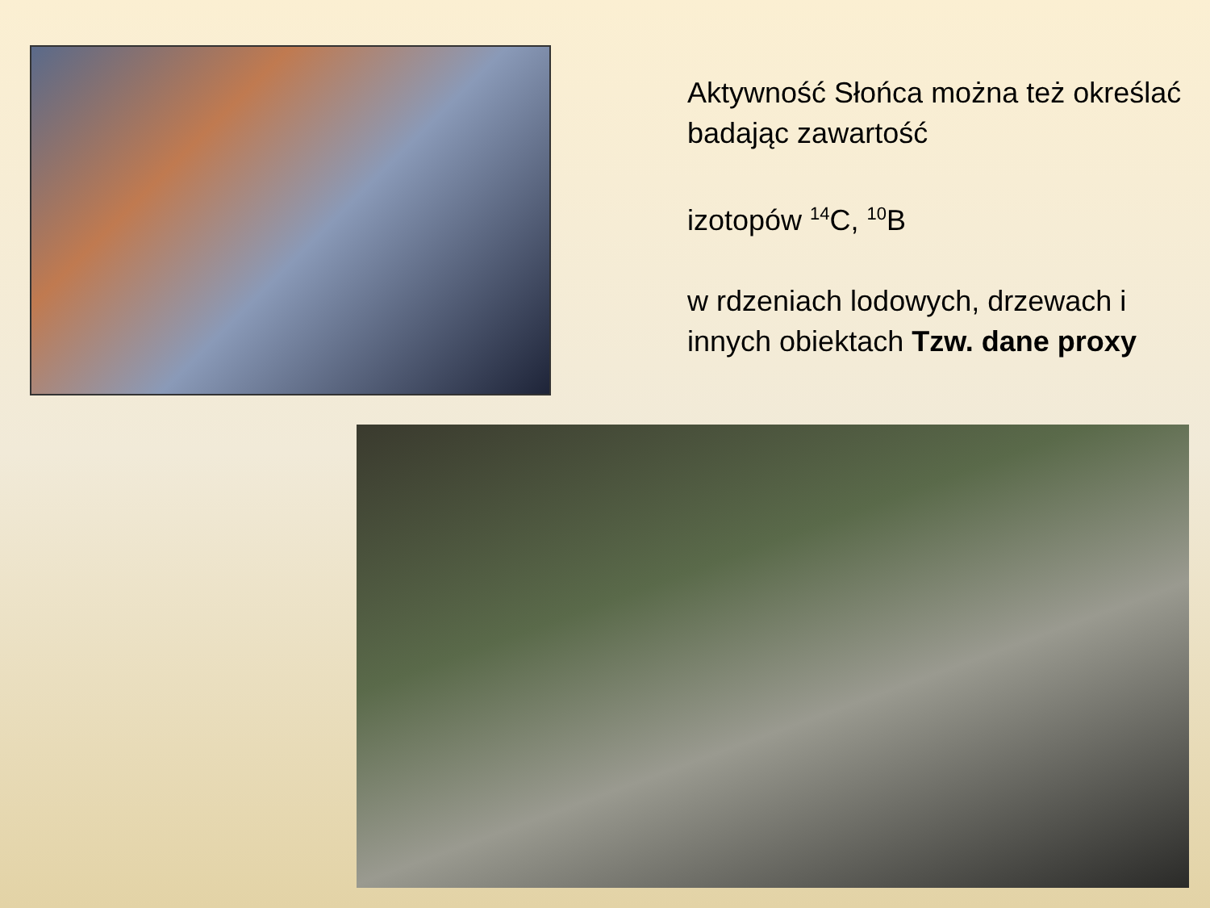Aktywność Słońca można też określać badając zawartość
izotopów <sup>14</sup>C, <sup>10</sup>B
w rdzeniach lodowych, drzewach i innych obiektach Tzw. dane proxy